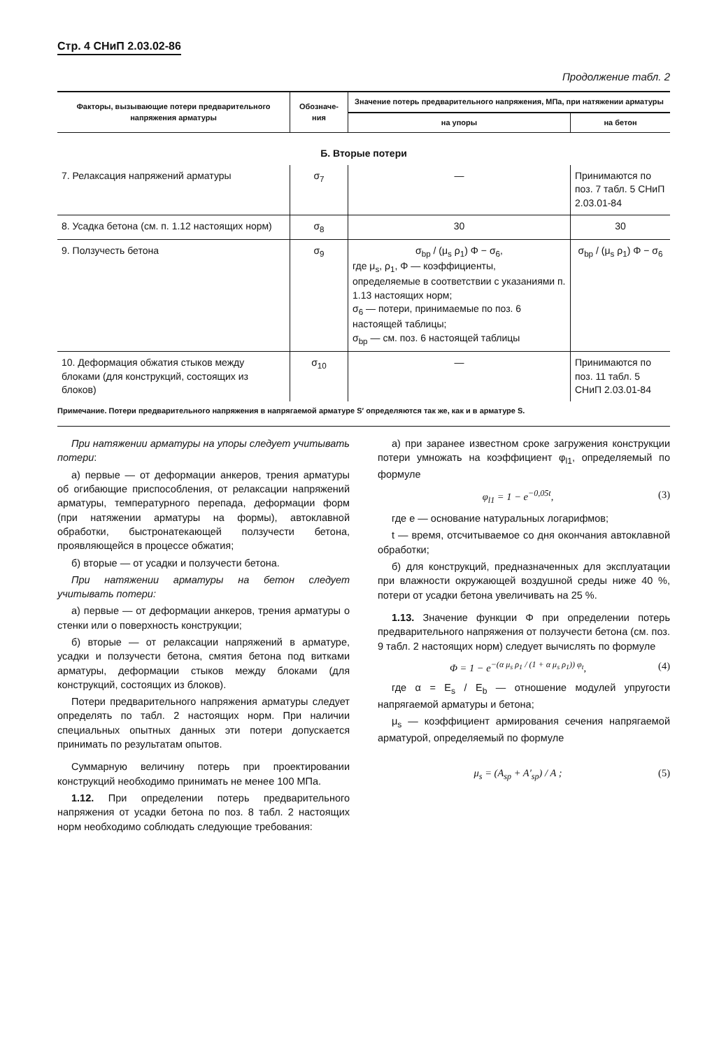Стр. 4 СНиП 2.03.02-86
Продолжение табл. 2
| Факторы, вызывающие потери предварительного напряжения арматуры | Обозначе-ния | Значение потерь предварительного напряжения, МПа, при натяжении арматуры | |
| --- | --- | --- | --- |
| | | на упоры | на бетон |
| Б. Вторые потери | | | |
| 7. Релаксация напряжений арматуры | σ<sub>7</sub> | — | Принимаются по поз. 7 табл. 5 СНиП 2.03.01-84 |
| 8. Усадка бетона (см. п. 1.12 настоящих норм) | σ<sub>8</sub> | 30 | 30 |
| 9. Ползучесть бетона | σ<sub>9</sub> | σ<sub>bp</sub> / (μ<sub>s</sub> ρ<sub>1</sub>) Φ − σ<sub>6</sub>, где μ<sub>s</sub>, ρ<sub>1</sub>, Φ — коэффициенты, определяемые в соответствии с указаниями п. 1.13 настоящих норм; σ<sub>6</sub> — потери, принимаемые по поз. 6 настоящей таблицы; σ<sub>bp</sub> — см. поз. 6 настоящей таблицы | σ<sub>bp</sub> / (μ<sub>s</sub> ρ<sub>1</sub>) Φ − σ<sub>6</sub> |
| 10. Деформация обжатия стыков между блоками (для конструкций, состоящих из блоков) | σ<sub>10</sub> | — | Принимаются по поз. 11 табл. 5 СНиП 2.03.01-84 |
Примечание. Потери предварительного напряжения в напрягаемой арматуре S′ определяются так же, как и в арматуре S.
При натяжении арматуры на упоры следует учитывать потери:
а) первые — от деформации анкеров, трения арматуры об огибающие приспособления, от релаксации напряжений арматуры, температурного перепада, деформации форм (при натяжении арматуры на формы), автоклавной обработки, быстронатекающей ползучести бетона, проявляющейся в процессе обжатия;
б) вторые — от усадки и ползучести бетона.
При натяжении арматуры на бетон следует учитывать потери:
а) первые — от деформации анкеров, трения арматуры о стенки или о поверхность конструкции;
б) вторые — от релаксации напряжений в арматуре, усадки и ползучести бетона, смятия бетона под витками арматуры, деформации стыков между блоками (для конструкций, состоящих из блоков).
Потери предварительного напряжения арматуры следует определять по табл. 2 настоящих норм. При наличии специальных опытных данных эти потери допускается принимать по результатам опытов.
Суммарную величину потерь при проектировании конструкций необходимо принимать не менее 100 МПа.
1.12. При определении потерь предварительного напряжения от усадки бетона по поз. 8 табл. 2 настоящих норм необходимо соблюдать следующие требования:
а) при заранее известном сроке загружения конструкции потери умножать на коэффициент φ<sub>l1</sub>, определяемый по формуле
φ<sub>l1</sub> = 1 − e<sup>−0,05t</sup>, (3)
где e — основание натуральных логарифмов;
t — время, отсчитываемое со дня окончания автоклавной обработки;
б) для конструкций, предназначенных для эксплуатации при влажности окружающей воздушной среды ниже 40 %, потери от усадки бетона увеличивать на 25 %.
1.13. Значение функции Φ при определении потерь предварительного напряжения от ползучести бетона (см. поз. 9 табл. 2 настоящих норм) следует вычислять по формуле
Φ = 1 − e<sup>−(α μ<sub>s</sub> ρ<sub>1</sub> / (1 + α μ<sub>s</sub> ρ<sub>1</sub>)) φ<sub>t</sub></sup>, (4)
где α = E<sub>s</sub> / E<sub>b</sub> — отношение модулей упругости напрягаемой арматуры и бетона;
μ<sub>s</sub> — коэффициент армирования сечения напрягаемой арматурой, определяемый по формуле
μ<sub>s</sub> = (A<sub>sp</sub> + A′<sub>sp</sub>) / A ; (5)